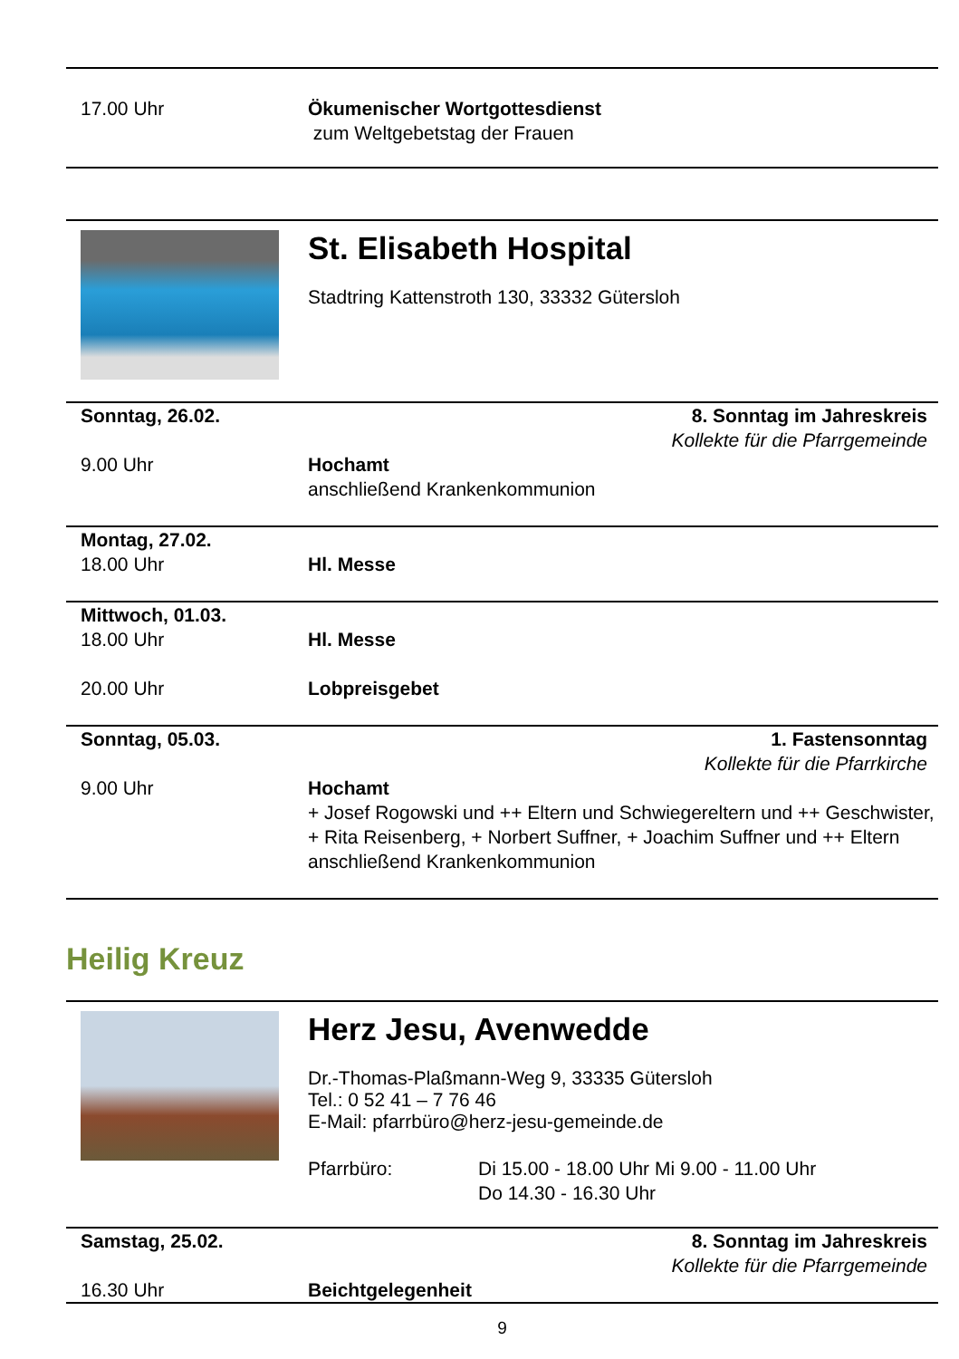| 17.00 Uhr | Ökumenischer Wortgottesdienst zum Weltgebetstag der Frauen |
St. Elisabeth Hospital
Stadtring Kattenstroth 130, 33332 Gütersloh
| Sonntag, 26.02. | 8. Sonntag im Jahreskreis Kollekte für die Pfarrgemeinde |
| 9.00 Uhr | Hochamt anschließend Krankenkommunion |
| Montag, 27.02. 18.00 Uhr | Hl. Messe |
| Mittwoch, 01.03. 18.00 Uhr 20.00 Uhr | Hl. Messe Lobpreisgebet |
| Sonntag, 05.03. | 1. Fastensonntag Kollekte für die Pfarrkirche |
| 9.00 Uhr | Hochamt + Josef Rogowski und ++ Eltern und Schwiegereltern und ++ Geschwister, + Rita Reisenberg, + Norbert Suffner, + Joachim Suffner und ++ Eltern anschließend Krankenkommunion |
Heilig Kreuz
Herz Jesu, Avenwedde
Dr.-Thomas-Plaßmann-Weg 9, 33335 Gütersloh
Tel.: 0 52 41 – 7 76 46
E-Mail: pfarrbüro@herz-jesu-gemeinde.de
| Pfarrbüro: | Di 15.00 - 18.00 Uhr Mi 9.00 - 11.00 Uhr Do 14.30 - 16.30 Uhr |
| Samstag, 25.02. | 8. Sonntag im Jahreskreis Kollekte für die Pfarrgemeinde |
| 16.30 Uhr | Beichtgelegenheit |
9